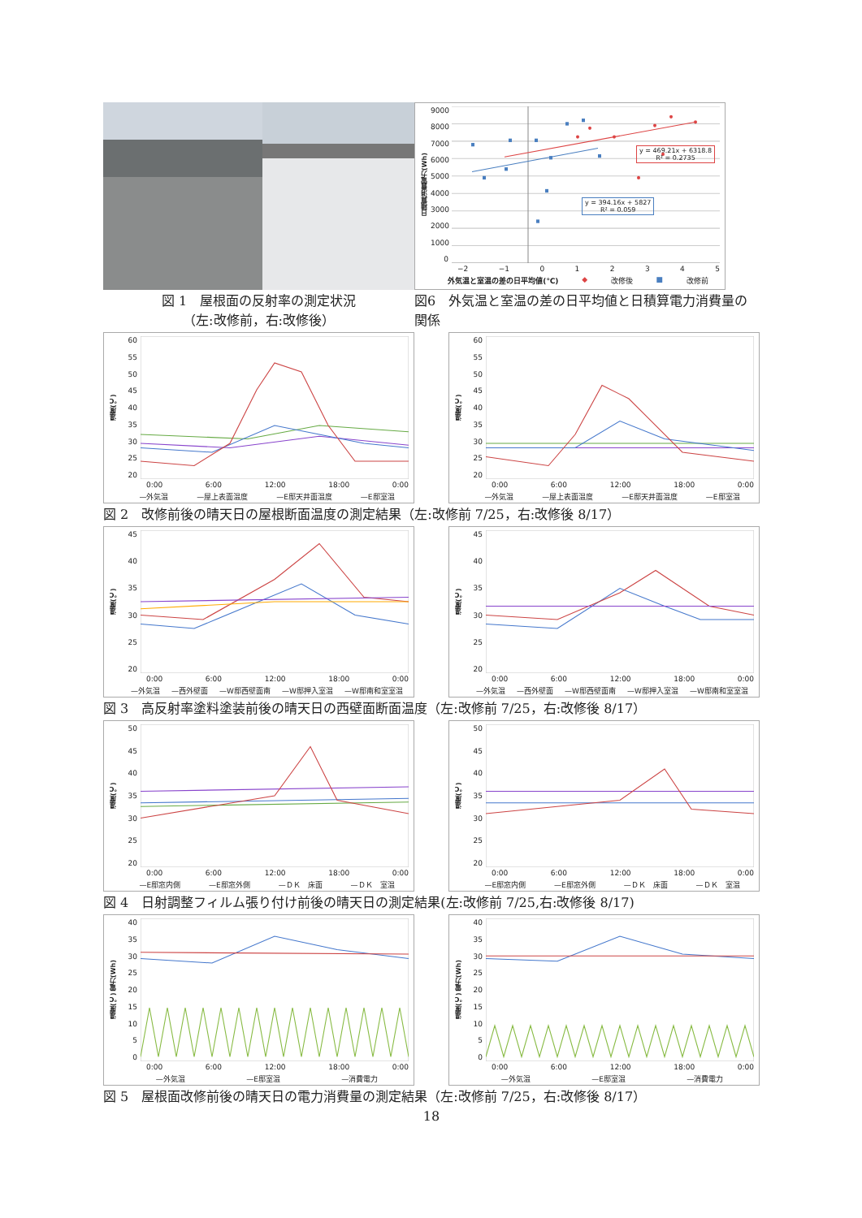図 1　屋根面の反射率の測定状況
（左:改修前，右:改修後）
日積算消費電力(Wh)
9000
8000
7000
6000
5000
4000
3000
2000
1000
0
y = 469.21x + 6318.8
R² = 0.2735
y = 394.16x + 5827
R² = 0.059
−2 −1 012345
外気温と室温の差の日平均値(℃) ◆ 改修後 ■ 改修前
図6　外気温と室温の差の日平均値と日積算電力消費量の関係
温度(℃)
60
55
50
45
40
35
30
25
20
0:00 6:00 12:00 18:00 0:00
—外気温 —屋上表面温度 —E邸天井面温度 —E邸室温
温度(℃)
60
55
50
45
40
35
30
25
20
0:00 6:00 12:00 18:00 0:00
—外気温 —屋上表面温度 —E邸天井面温度 —E邸室温
図 2　改修前後の晴天日の屋根断面温度の測定結果（左:改修前 7/25，右:改修後 8/17）
温度(℃)
45
40
35
30
25
20
0:00 6:00 12:00 18:00 0:00
—外気温 —西外壁面 —W邸西壁面南 —W邸押入室温 —W邸南和室室温
温度(℃)
45
40
35
30
25
20
0:00 6:00 12:00 18:00 0:00
—外気温 —西外壁面 —W邸西壁面南 —W邸押入室温 —W邸南和室室温
図 3　高反射率塗料塗装前後の晴天日の西壁面断面温度（左:改修前 7/25，右:改修後 8/17）
温度(℃)
50
45
40
35
30
25
20
0:00 6:00 12:00 18:00 0:00
—E邸窓内側 —E邸窓外側 —ＤＫ　床面 —ＤＫ　室温
温度(℃)
50
45
40
35
30
25
20
0:00 6:00 12:00 18:00 0:00
—E邸窓内側 —E邸窓外側 —ＤＫ　床面 —ＤＫ　室温
図 4　日射調整フィルム張り付け前後の晴天日の測定結果(左:改修前 7/25,右:改修後 8/17)
温度(℃) 電力(Wh)
40
35
30
25
20
15
10
5
0
0:00 6:00 12:00 18:00 0:00
—外気温 —E邸室温 —消費電力
温度(℃) 電力(Wh)
40
35
30
25
20
15
10
5
0
0:00 6:00 12:00 18:00 0:00
—外気温 —E邸室温 —消費電力
図 5　屋根面改修前後の晴天日の電力消費量の測定結果（左:改修前 7/25，右:改修後 8/17）
18